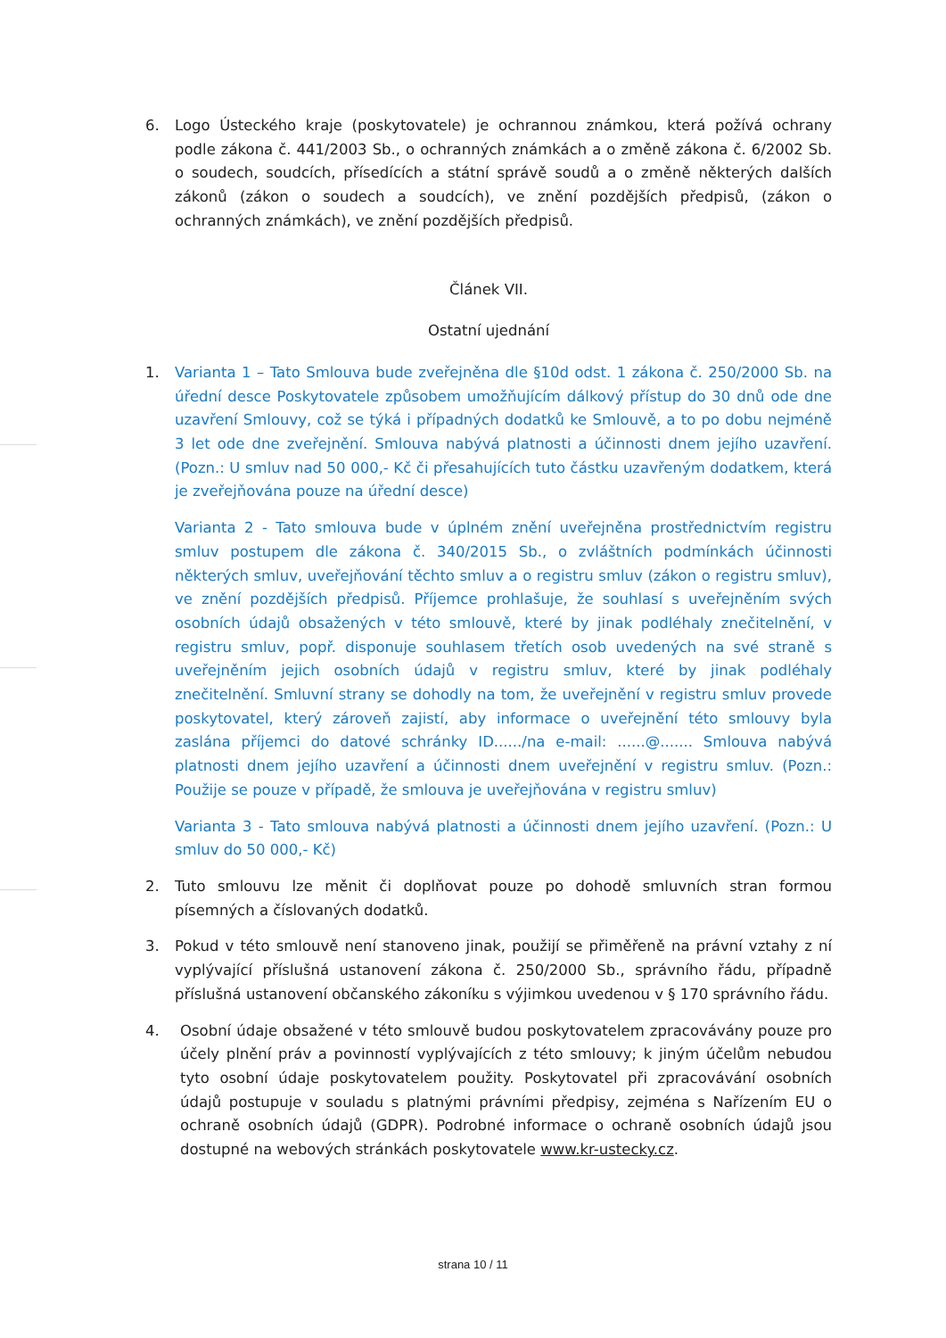6. Logo Ústeckého kraje (poskytovatele) je ochrannou známkou, která požívá ochrany podle zákona č. 441/2003 Sb., o ochranných známkách a o změně zákona č. 6/2002 Sb. o soudech, soudcích, přísedících a státní správě soudů a o změně některých dalších zákonů (zákon o soudech a soudcích), ve znění pozdějších předpisů, (zákon o ochranných známkách), ve znění pozdějších předpisů.
Článek VII.
Ostatní ujednání
1. Varianta 1 – Tato Smlouva bude zveřejněna dle §10d odst. 1 zákona č. 250/2000 Sb. na úřední desce Poskytovatele způsobem umožňujícím dálkový přístup do 30 dnů ode dne uzavření Smlouvy, což se týká i případných dodatků ke Smlouvě, a to po dobu nejméně 3 let ode dne zveřejnění. Smlouva nabývá platnosti a účinnosti dnem jejího uzavření. (Pozn.: U smluv nad 50 000,- Kč či přesahujících tuto částku uzavřeným dodatkem, která je zveřejňována pouze na úřední desce)
Varianta 2 - Tato smlouva bude v úplném znění uveřejněna prostřednictvím registru smluv postupem dle zákona č. 340/2015 Sb., o zvláštních podmínkách účinnosti některých smluv, uveřejňování těchto smluv a o registru smluv (zákon o registru smluv), ve znění pozdějších předpisů. Příjemce prohlašuje, že souhlasí s uveřejněním svých osobních údajů obsažených v této smlouvě, které by jinak podléhaly znečitelnění, v registru smluv, popř. disponuje souhlasem třetích osob uvedených na své straně s uveřejněním jejich osobních údajů v registru smluv, které by jinak podléhaly znečitelnění. Smluvní strany se dohodly na tom, že uveřejnění v registru smluv provede poskytovatel, který zároveň zajistí, aby informace o uveřejnění této smlouvy byla zaslána příjemci do datové schránky ID....../na e-mail: ......@....... Smlouva nabývá platnosti dnem jejího uzavření a účinnosti dnem uveřejnění v registru smluv. (Pozn.: Použije se pouze v případě, že smlouva je uveřejňována v registru smluv)
Varianta 3 - Tato smlouva nabývá platnosti a účinnosti dnem jejího uzavření. (Pozn.: U smluv do 50 000,- Kč)
2. Tuto smlouvu lze měnit či doplňovat pouze po dohodě smluvních stran formou písemných a číslovaných dodatků.
3. Pokud v této smlouvě není stanoveno jinak, použijí se přiměřeně na právní vztahy z ní vyplývající příslušná ustanovení zákona č. 250/2000 Sb., správního řádu, případně příslušná ustanovení občanského zákoníku s výjimkou uvedenou v § 170 správního řádu.
4. Osobní údaje obsažené v této smlouvě budou poskytovatelem zpracovávány pouze pro účely plnění práv a povinností vyplývajících z této smlouvy; k jiným účelům nebudou tyto osobní údaje poskytovatelem použity. Poskytovatel při zpracovávání osobních údajů postupuje v souladu s platnými právními předpisy, zejména s Nařízením EU o ochraně osobních údajů (GDPR). Podrobné informace o ochraně osobních údajů jsou dostupné na webových stránkách poskytovatele www.kr-ustecky.cz.
strana 10 / 11